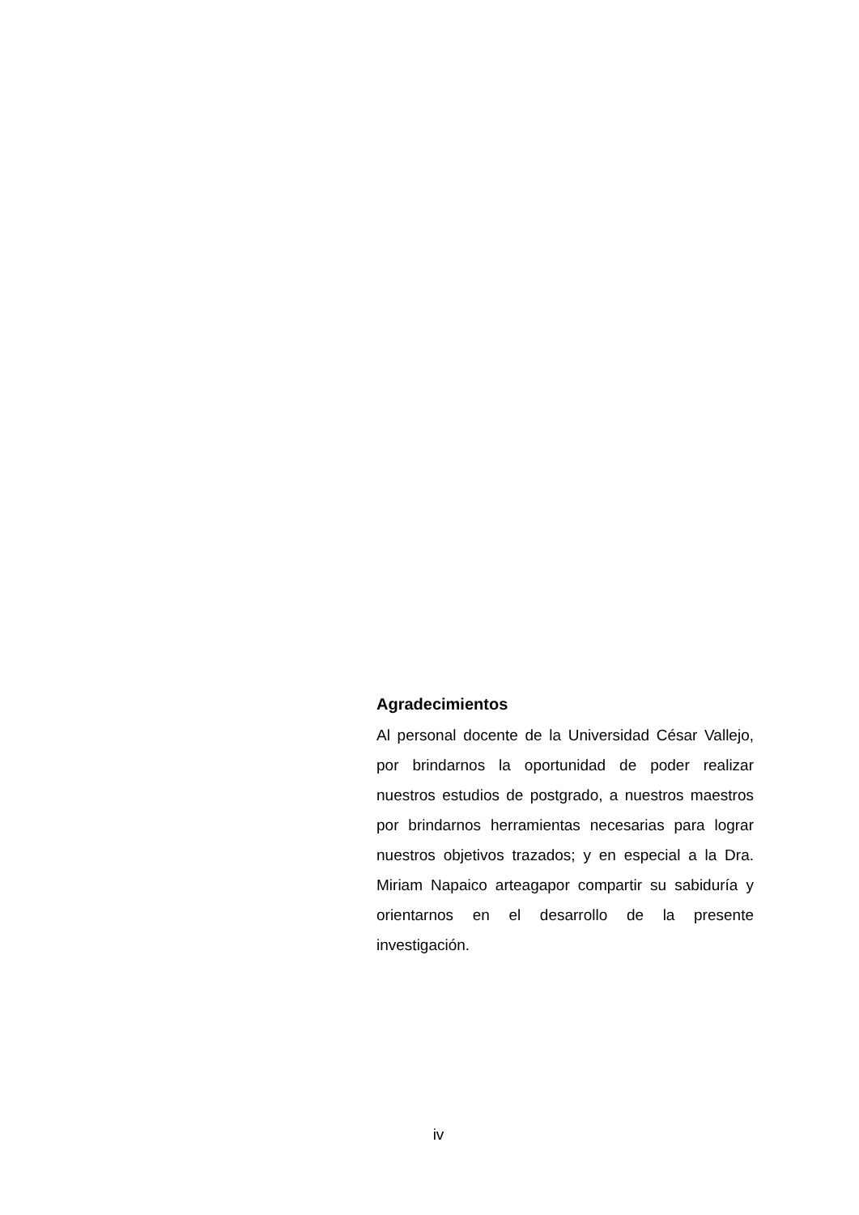Agradecimientos
Al personal docente de la Universidad César Vallejo, por brindarnos la oportunidad de poder realizar nuestros estudios de postgrado, a nuestros maestros por brindarnos herramientas necesarias para lograr nuestros objetivos trazados; y en especial a la Dra. Miriam Napaico arteagapor compartir su sabiduría y orientarnos en el desarrollo de la presente investigación.
iv